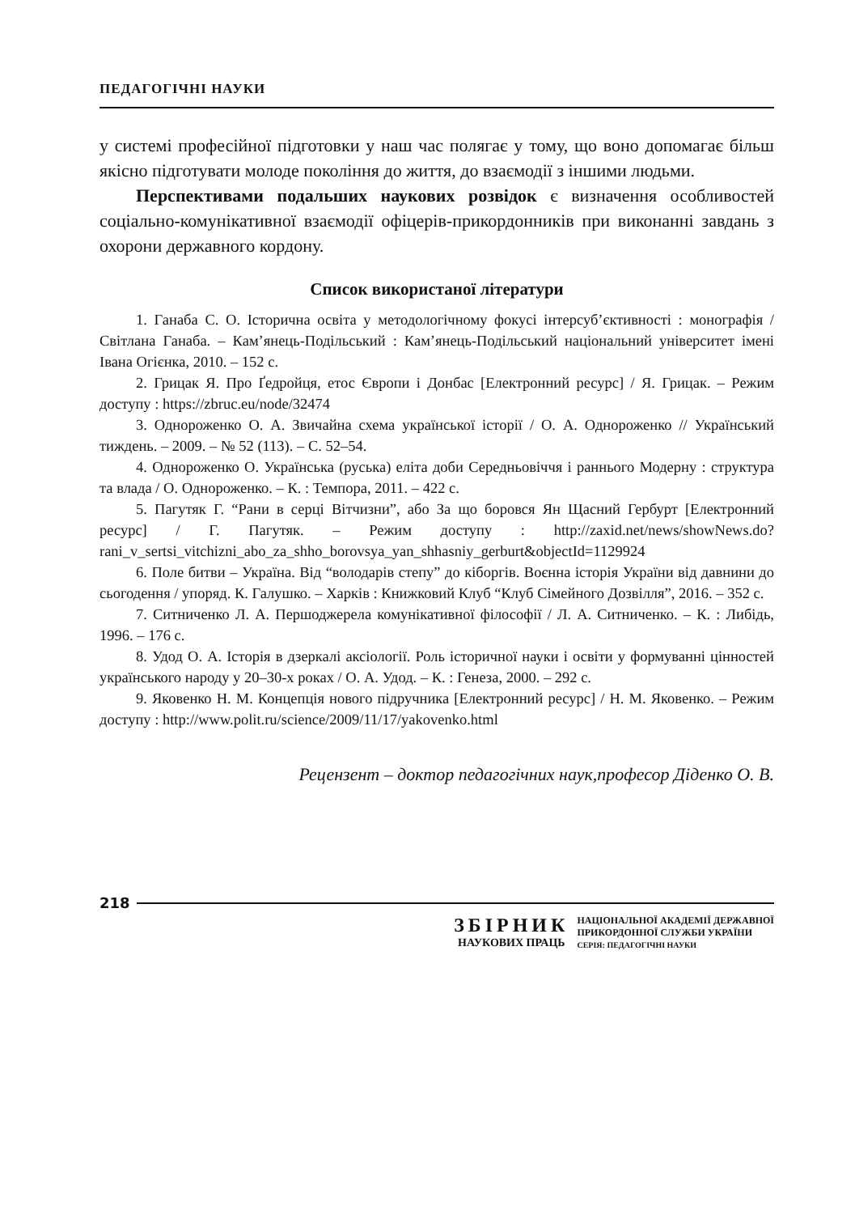ПЕДАГОГІЧНІ НАУКИ
у системі професійної підготовки у наш час полягає у тому, що воно допомагає більш якісно підготувати молоде покоління до життя, до взаємодії з іншими людьми.
Перспективами подальших наукових розвідок є визначення особливостей соціально-комунікативної взаємодії офіцерів-прикордонників при виконанні завдань з охорони державного кордону.
Список використаної літератури
1. Ганаба С. О. Історична освіта у методологічному фокусі інтерсуб’єктивності : монографія / Світлана Ганаба. – Кам’янець-Подільський : Кам’янець-Подільський національний університет імені Івана Огієнка, 2010. – 152 с.
2. Грицак Я. Про Ґедройця, етос Європи і Донбас [Електронний ресурс] / Я. Грицак. – Режим доступу : https://zbruc.eu/node/32474
3. Однороженко О. А. Звичайна схема української історії / О. А. Однороженко // Український тиждень. – 2009. – № 52 (113). – С. 52–54.
4. Однороженко О. Українська (руська) еліта доби Середньовіччя і раннього Модерну : структура та влада / О. Однороженко. – К. : Темпора, 2011. – 422 с.
5. Пагутяк Г. “Рани в серці Вітчизни”, або За що боровся Ян Щасний Гербурт [Електронний ресурс] / Г. Пагутяк. – Режим доступу : http://zaxid.net/news/showNews.do?rani_v_sertsi_vitchizni_abo_za_shho_borovsya_yan_shhasniy_gerburt&objectId=1129924
6. Поле битви – Україна. Від “володарів степу” до кіборгів. Воєнна історія України від давнини до сьогодення / упоряд. К. Галушко. – Харків : Книжковий Клуб “Клуб Сімейного Дозвілля”, 2016. – 352 с.
7. Ситниченко Л. А. Першоджерела комунікативної філософії / Л. А. Ситниченко. – К. : Либідь, 1996. – 176 с.
8. Удод О. А. Історія в дзеркалі аксіології. Роль історичної науки і освіти у формуванні цінностей українського народу у 20–30-х роках / О. А. Удод. – К. : Генеза, 2000. – 292 с.
9. Яковенко Н. М. Концепція нового підручника [Електронний ресурс] / Н. М. Яковенко. – Режим доступу : http://www.polit.ru/science/2009/11/17/yakovenko.html
Рецензент – доктор педагогічних наук,професор Діденко О. В.
218
ЗБІРНИК
НАУКОВИХ ПРАЦЬ
НАЦІОНАЛЬНОЇ АКАДЕМІЇ ДЕРЖАВНОЇ
ПРИКОРДОННОЇ СЛУЖБИ УКРАЇНИ
СЕРІЯ: ПЕДАГОГІЧНІ НАУКИ